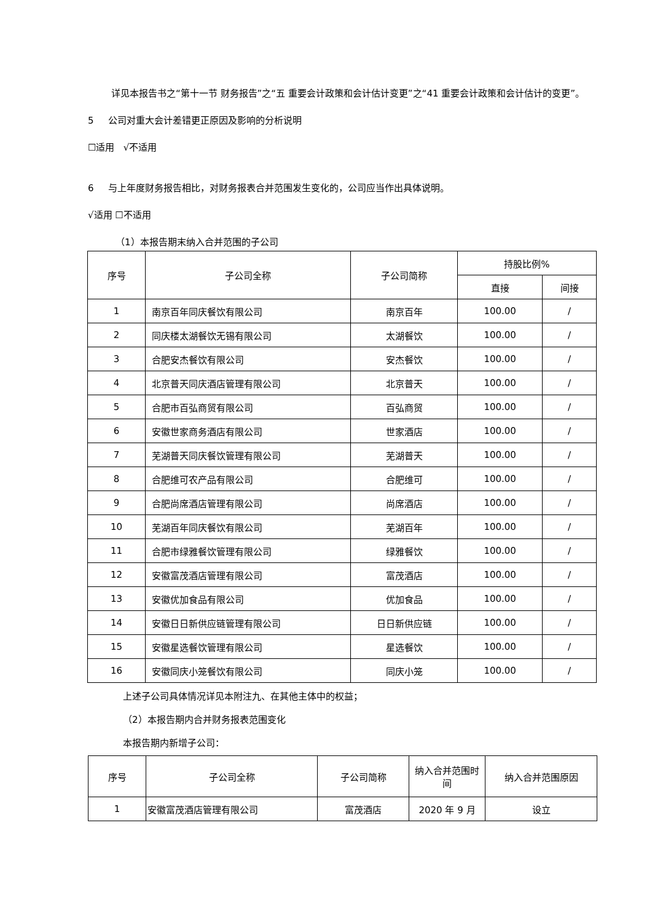详见本报告书之“第十一节 财务报告”之“五 重要会计政策和会计估计变更”之“41 重要会计政策和会计估计的变更”。
5 公司对重大会计差错更正原因及影响的分析说明
☐适用 √不适用
6 与上年度财务报告相比，对财务报表合并范围发生变化的，公司应当作出具体说明。
√适用 ☐不适用
（1）本报告期末纳入合并范围的子公司
| 序号 | 子公司全称 | 子公司简称 | 持股比例% | |
| --- | --- | --- | --- | --- |
| | | | 直接 | 间接 |
| 1 | 南京百年同庆餐饮有限公司 | 南京百年 | 100.00 | / |
| 2 | 同庆楼太湖餐饮无锡有限公司 | 太湖餐饮 | 100.00 | / |
| 3 | 合肥安杰餐饮有限公司 | 安杰餐饮 | 100.00 | / |
| 4 | 北京普天同庆酒店管理有限公司 | 北京普天 | 100.00 | / |
| 5 | 合肥市百弘商贸有限公司 | 百弘商贸 | 100.00 | / |
| 6 | 安徽世家商务酒店有限公司 | 世家酒店 | 100.00 | / |
| 7 | 芜湖普天同庆餐饮管理有限公司 | 芜湖普天 | 100.00 | / |
| 8 | 合肥维可农产品有限公司 | 合肥维可 | 100.00 | / |
| 9 | 合肥尚席酒店管理有限公司 | 尚席酒店 | 100.00 | / |
| 10 | 芜湖百年同庆餐饮有限公司 | 芜湖百年 | 100.00 | / |
| 11 | 合肥市绿雅餐饮管理有限公司 | 绿雅餐饮 | 100.00 | / |
| 12 | 安徽富茂酒店管理有限公司 | 富茂酒店 | 100.00 | / |
| 13 | 安徽优加食品有限公司 | 优加食品 | 100.00 | / |
| 14 | 安徽日日新供应链管理有限公司 | 日日新供应链 | 100.00 | / |
| 15 | 安徽星选餐饮管理有限公司 | 星选餐饮 | 100.00 | / |
| 16 | 安徽同庆小笼餐饮有限公司 | 同庆小笼 | 100.00 | / |
上述子公司具体情况详见本附注九、在其他主体中的权益；
（2）本报告期内合并财务报表范围变化
本报告期内新增子公司：
| 序号 | 子公司全称 | 子公司简称 | 纳入合并范围时间 | 纳入合并范围原因 |
| --- | --- | --- | --- | --- |
| 1 | 安徽富茂酒店管理有限公司 | 富茂酒店 | 2020 年 9 月 | 设立 |